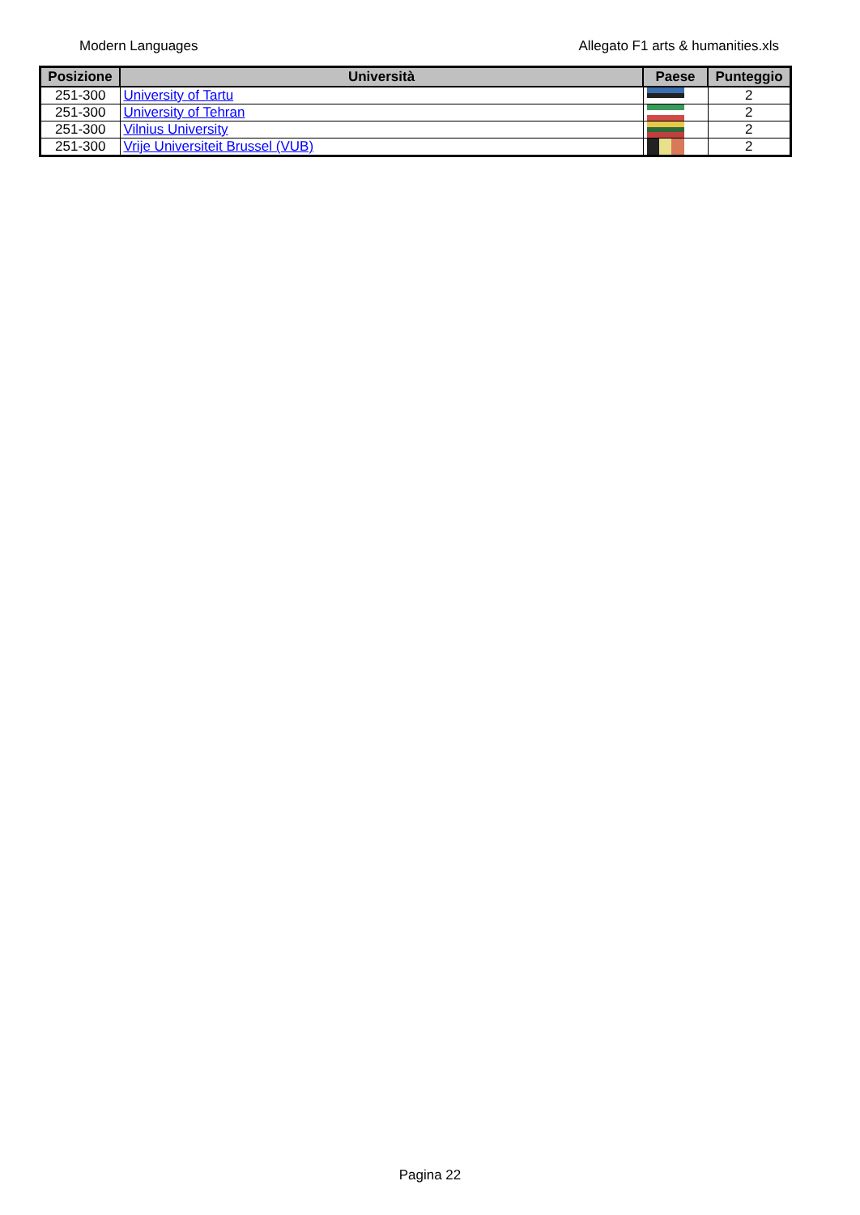Modern Languages Allegato F1 arts & humanities.xls
| Posizione | Università | Paese | Punteggio |
| --- | --- | --- | --- |
| 251-300 | University of Tartu | | 2 |
| 251-300 | University of Tehran | | 2 |
| 251-300 | Vilnius University | | 2 |
| 251-300 | Vrije Universiteit Brussel (VUB) | | 2 |
Pagina 22